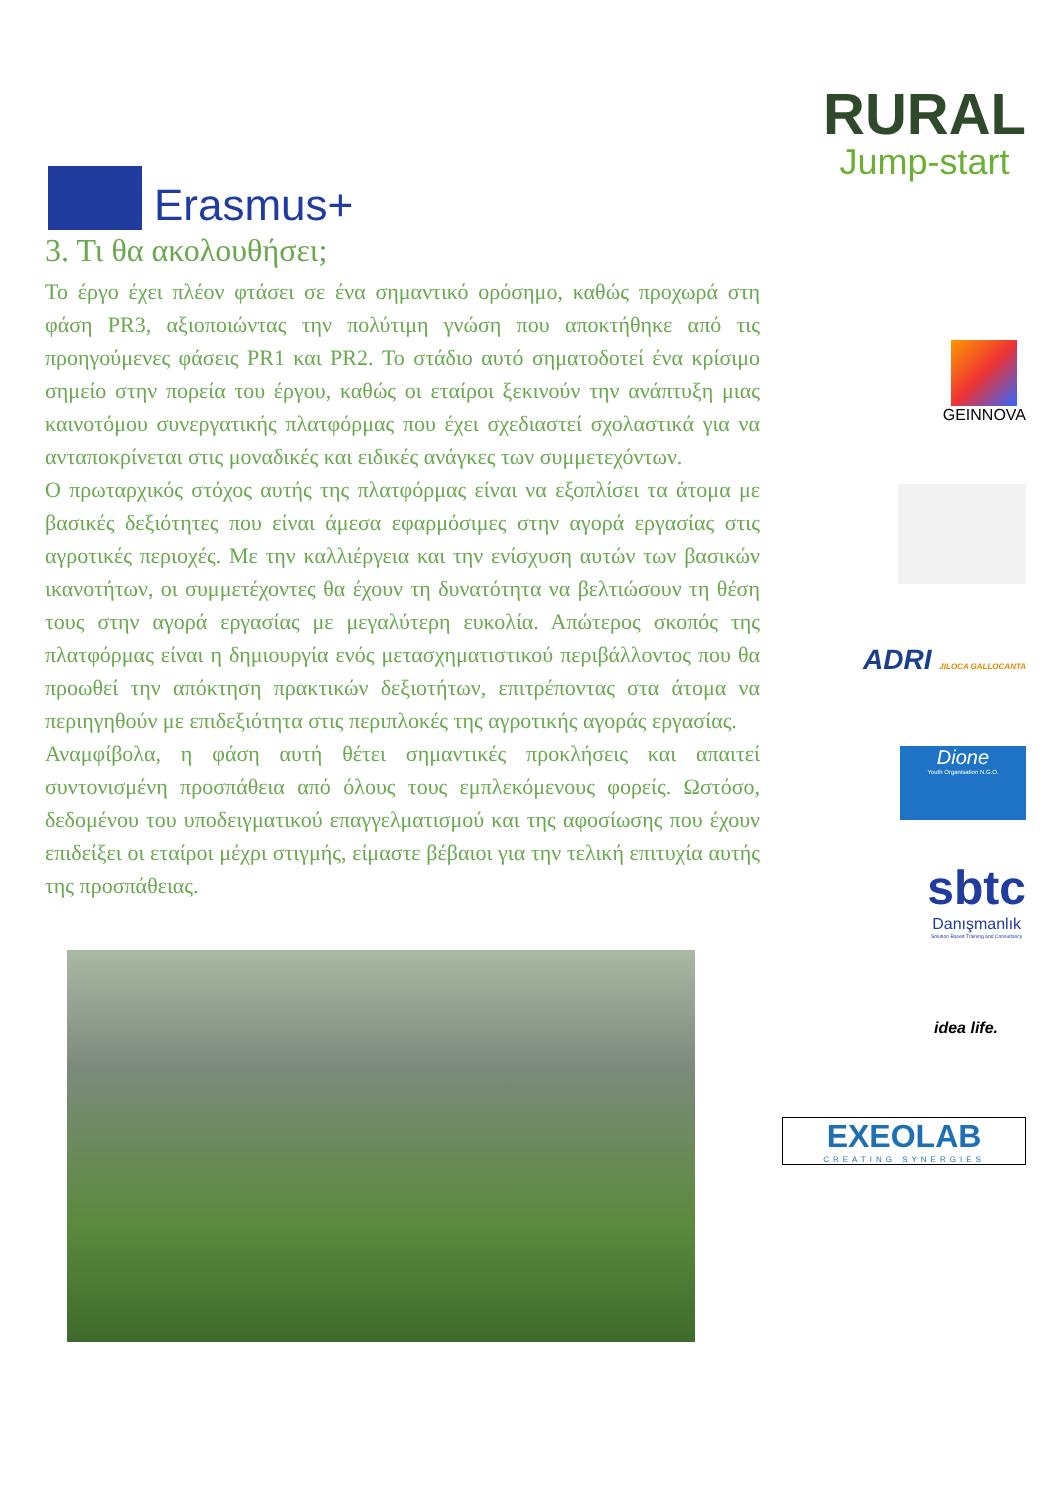Erasmus+
RURAL
Jump-start
3. Τι θα ακολουθήσει;
Το έργο έχει πλέον φτάσει σε ένα σημαντικό ορόσημο, καθώς προχωρά στη φάση PR3, αξιοποιώντας την πολύτιμη γνώση που αποκτήθηκε από τις προηγούμενες φάσεις PR1 και PR2. Το στάδιο αυτό σηματοδοτεί ένα κρίσιμο σημείο στην πορεία του έργου, καθώς οι εταίροι ξεκινούν την ανάπτυξη μιας καινοτόμου συνεργατικής πλατφόρμας που έχει σχεδιαστεί σχολαστικά για να ανταποκρίνεται στις μοναδικές και ειδικές ανάγκες των συμμετεχόντων.
Ο πρωταρχικός στόχος αυτής της πλατφόρμας είναι να εξοπλίσει τα άτομα με βασικές δεξιότητες που είναι άμεσα εφαρμόσιμες στην αγορά εργασίας στις αγροτικές περιοχές. Με την καλλιέργεια και την ενίσχυση αυτών των βασικών ικανοτήτων, οι συμμετέχοντες θα έχουν τη δυνατότητα να βελτιώσουν τη θέση τους στην αγορά εργασίας με μεγαλύτερη ευκολία. Απώτερος σκοπός της πλατφόρμας είναι η δημιουργία ενός μετασχηματιστικού περιβάλλοντος που θα προωθεί την απόκτηση πρακτικών δεξιοτήτων, επιτρέποντας στα άτομα να περιηγηθούν με επιδεξιότητα στις περιπλοκές της αγροτικής αγοράς εργασίας.
Αναμφίβολα, η φάση αυτή θέτει σημαντικές προκλήσεις και απαιτεί συντονισμένη προσπάθεια από όλους τους εμπλεκόμενους φορείς. Ωστόσο, δεδομένου του υποδειγματικού επαγγελματισμού και της αφοσίωσης που έχουν επιδείξει οι εταίροι μέχρι στιγμής, είμαστε βέβαιοι για την τελική επιτυχία αυτής της προσπάθειας.
GEINNOVA
ADRI JILOCA GALLOCANTA
Dione
Youth Organisation N.G.O.
sbtc
Danışmanlık
Solution Based Training and Consultancy
idea life.
EXEOLAB
CREATING SYNERGIES